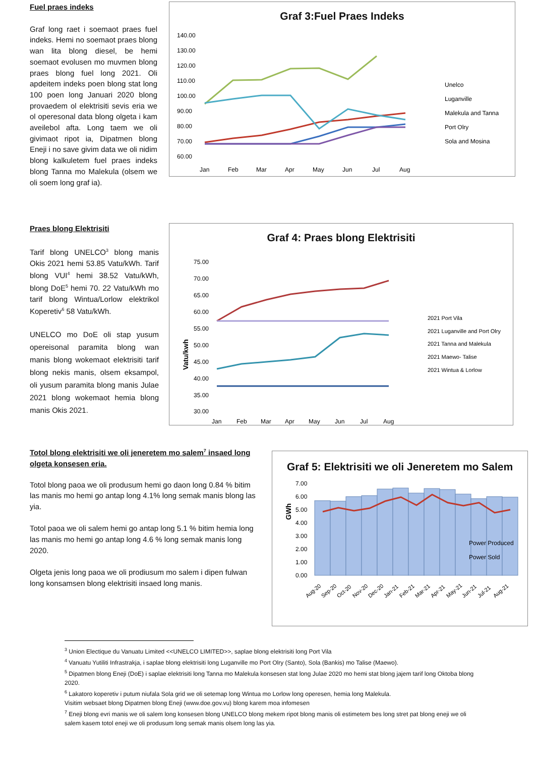Fuel praes indeks
Graf long raet i soemaot praes fuel indeks. Hemi no soemaot praes blong wan lita blong diesel, be hemi soemaot evolusen mo muvmen blong praes blong fuel long 2021. Oli apdeitem indeks poen blong stat long 100 poen long Januari 2020 blong provaedem ol elektrisiti sevis eria we ol operesonal data blong olgeta i kam aveilebol afta. Long taem we oli givimaot ripot ia, Dipatmen blong Eneji i no save givim data we oli nidim blong kalkuletem fuel praes indeks blong Tanna mo Malekula (olsem we oli soem long graf ia).
Graf 3:Fuel Praes Indeks
140.00
130.00
120.00
110.00
100.00
90.00
80.00
70.00
60.00
Jan
Feb
Mar
Apr
May
Jun
Jul
Aug
Unelco
Luganville
Malekula and Tanna
Port Olry
Sola and Mosina
Praes blong Elektrisiti
Tarif blong UNELCO<sup>3</sup> blong manis Okis 2021 hemi 53.85 Vatu/kWh. Tarif blong VUI<sup>4</sup> hemi 38.52 Vatu/kWh, blong DoE<sup>5</sup> hemi 70. 22 Vatu/kWh mo tarif blong Wintua/Lorlow elektrikol Koperetiv<sup>6</sup> 58 Vatu/kWh.
UNELCO mo DoE oli stap yusum opereisonal paramita blong wan manis blong wokemaot elektrisiti tarif blong nekis manis, olsem eksampol, oli yusum paramita blong manis Julae 2021 blong wokemaot hemia blong manis Okis 2021.
Graf 4: Praes blong Elektrisiti
Vatu/kwh
75.00
70.00
65.00
60.00
55.00
50.00
45.00
40.00
35.00
30.00
Jan
Feb
Mar
Apr
May
Jun
Jul
Aug
2021 Port Vila
2021 Luganville and Port Olry
2021 Tanna and Malekula
2021 Maewo- Talise
2021 Wintua & Lorlow
Totol blong elektrisiti we oli jeneretem mo salem<sup>7</sup> insaed long olgeta konsesen eria.
Totol blong paoa we oli produsum hemi go daon long 0.84 % bitim las manis mo hemi go antap long 4.1% long semak manis blong las yia.
Totol paoa we oli salem hemi go antap long 5.1 % bitim hemia long las manis mo hemi go antap long 4.6 % long semak manis long 2020.
Olgeta jenis long paoa we oli prodiusum mo salem i dipen fulwan long konsamsen blong elektrisiti insaed long manis.
Graf 5: Elektrisiti we oli Jeneretem mo Salem
GWh
7.00
6.00
5.00
4.00
3.00
2.00
1.00
0.00
Power Produced
Power Sold
Aug-20
Sep-20
Oct-20
Nov-20
Dec-20
Jan-21
Feb-21
Mar-21
Apr-21
May-21
Jun-21
Jul-21
Aug-21
<sup>3</sup> Union Electique du Vanuatu Limited <<UNELCO LIMITED>>, saplae blong elektrisiti long Port Vila
<sup>4</sup> Vanuatu Yutiliti Infrastrakja, i saplae blong elektrisiti long Luganville mo Port Olry (Santo), Sola (Bankis) mo Talise (Maewo).
<sup>5</sup> Dipatmen blong Eneji (DoE) i saplae elektrisiti long Tanna mo Malekula konsesen stat long Julae 2020 mo hemi stat blong jajem tarif long Oktoba blong 2020.
<sup>6</sup> Lakatoro koperetiv i putum niufala Sola grid we oli setemap long Wintua mo Lorlow long operesen, hemia long Malekula.
Visitim websaet blong Dipatmen blong Eneji (www.doe.gov.vu) blong karem moa infomesen
<sup>7</sup> Eneji blong evri manis we oli salem long konsesen blong UNELCO blong mekem ripot blong manis oli estimetem bes long stret pat blong eneji we oli salem kasem totol eneji we oli produsum long semak manis olsem long las yia.